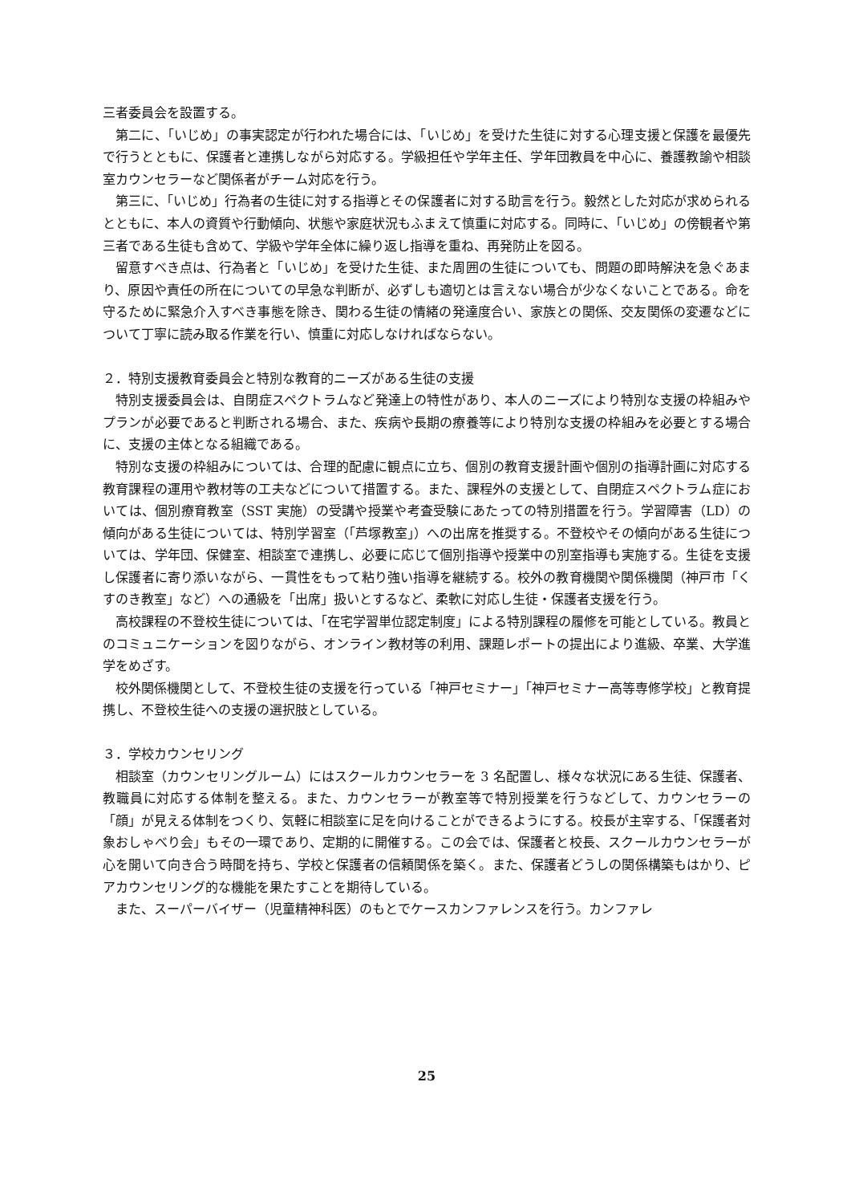三者委員会を設置する。
第二に、「いじめ」の事実認定が行われた場合には、「いじめ」を受けた生徒に対する心理支援と保護を最優先で行うとともに、保護者と連携しながら対応する。学級担任や学年主任、学年団教員を中心に、養護教諭や相談室カウンセラーなど関係者がチーム対応を行う。
第三に、「いじめ」行為者の生徒に対する指導とその保護者に対する助言を行う。毅然とした対応が求められるとともに、本人の資質や行動傾向、状態や家庭状況もふまえて慎重に対応する。同時に、「いじめ」の傍観者や第三者である生徒も含めて、学級や学年全体に繰り返し指導を重ね、再発防止を図る。
留意すべき点は、行為者と「いじめ」を受けた生徒、また周囲の生徒についても、問題の即時解決を急ぐあまり、原因や責任の所在についての早急な判断が、必ずしも適切とは言えない場合が少なくないことである。命を守るために緊急介入すべき事態を除き、関わる生徒の情緒の発達度合い、家族との関係、交友関係の変遷などについて丁寧に読み取る作業を行い、慎重に対応しなければならない。
２．特別支援教育委員会と特別な教育的ニーズがある生徒の支援
特別支援委員会は、自閉症スペクトラムなど発達上の特性があり、本人のニーズにより特別な支援の枠組みやプランが必要であると判断される場合、また、疾病や長期の療養等により特別な支援の枠組みを必要とする場合に、支援の主体となる組織である。
特別な支援の枠組みについては、合理的配慮に観点に立ち、個別の教育支援計画や個別の指導計画に対応する教育課程の運用や教材等の工夫などについて措置する。また、課程外の支援として、自閉症スペクトラム症においては、個別療育教室（SST 実施）の受講や授業や考査受験にあたっての特別措置を行う。学習障害（LD）の傾向がある生徒については、特別学習室（「芦塚教室」）への出席を推奨する。不登校やその傾向がある生徒については、学年団、保健室、相談室で連携し、必要に応じて個別指導や授業中の別室指導も実施する。生徒を支援し保護者に寄り添いながら、一貫性をもって粘り強い指導を継続する。校外の教育機関や関係機関（神戸市「くすのき教室」など）への通級を「出席」扱いとするなど、柔軟に対応し生徒・保護者支援を行う。
高校課程の不登校生徒については、「在宅学習単位認定制度」による特別課程の履修を可能としている。教員とのコミュニケーションを図りながら、オンライン教材等の利用、課題レポートの提出により進級、卒業、大学進学をめざす。
校外関係機関として、不登校生徒の支援を行っている「神戸セミナー」「神戸セミナー高等専修学校」と教育提携し、不登校生徒への支援の選択肢としている。
３．学校カウンセリング
相談室（カウンセリングルーム）にはスクールカウンセラーを 3 名配置し、様々な状況にある生徒、保護者、教職員に対応する体制を整える。また、カウンセラーが教室等で特別授業を行うなどして、カウンセラーの「顔」が見える体制をつくり、気軽に相談室に足を向けることができるようにする。校長が主宰する、「保護者対象おしゃべり会」もその一環であり、定期的に開催する。この会では、保護者と校長、スクールカウンセラーが心を開いて向き合う時間を持ち、学校と保護者の信頼関係を築く。また、保護者どうしの関係構築もはかり、ピアカウンセリング的な機能を果たすことを期待している。
また、スーパーバイザー（児童精神科医）のもとでケースカンファレンスを行う。カンファレ
25